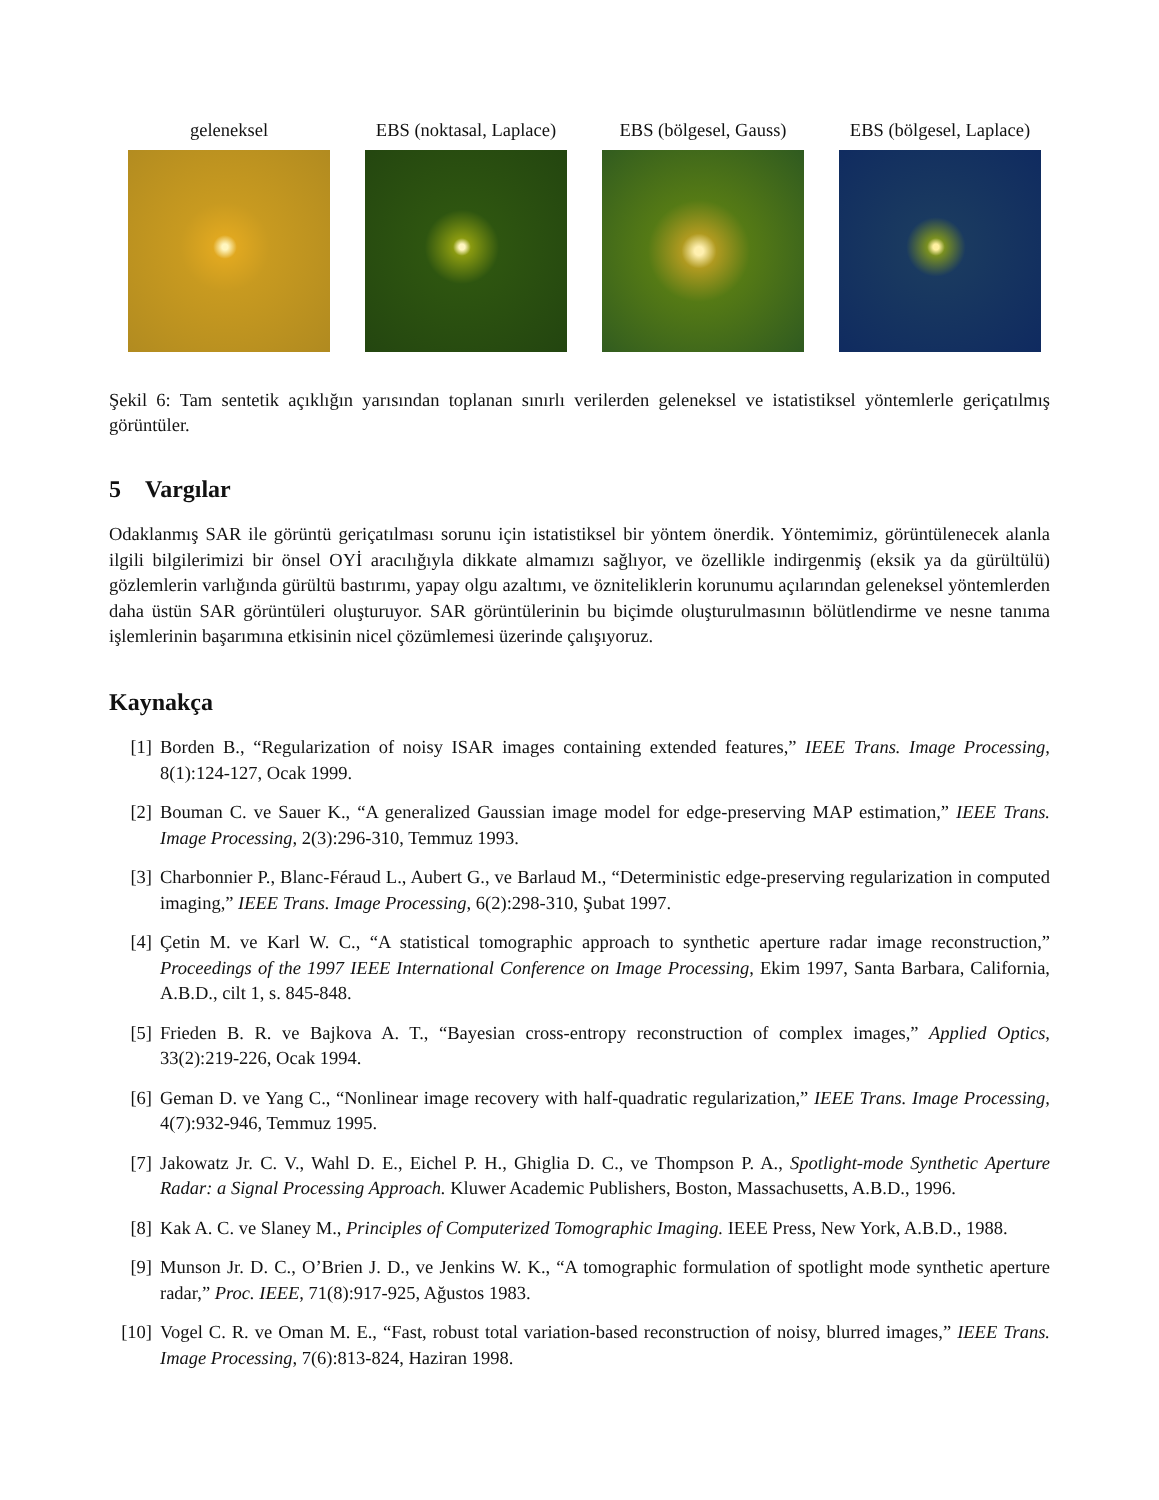geleneksel EBS (noktasal, Laplace)
EBS (bölgesel, Gauss)
EBS (bölgesel, Laplace)
Şekil 6: Tam sentetik açıklığın yarısından toplanan sınırlı verilerden geleneksel ve istatistiksel yöntemlerle geriçatılmış görüntüler.
5 Vargılar
Odaklanmış SAR ile görüntü geriçatılması sorunu için istatistiksel bir yöntem önerdik. Yöntemimiz, görüntülenecek alanla ilgili bilgilerimizi bir önsel OYİ aracılığıyla dikkate almamızı sağlıyor, ve özellikle indirgenmiş (eksik ya da gürültülü) gözlemlerin varlığında gürültü bastırımı, yapay olgu azaltımı, ve özniteliklerin korunumu açılarından geleneksel yöntemlerden daha üstün SAR görüntüleri oluşturuyor. SAR görüntülerinin bu biçimde oluşturulmasının bölütlendirme ve nesne tanıma işlemlerinin başarımına etkisinin nicel çözümlemesi üzerinde çalışıyoruz.
Kaynakça
[1] Borden B., “Regularization of noisy ISAR images containing extended features,” IEEE Trans. Image Processing, 8(1):124-127, Ocak 1999.
[2] Bouman C. ve Sauer K., “A generalized Gaussian image model for edge-preserving MAP estimation,” IEEE Trans. Image Processing, 2(3):296-310, Temmuz 1993.
[3] Charbonnier P., Blanc-Féraud L., Aubert G., ve Barlaud M., “Deterministic edge-preserving regularization in computed imaging,” IEEE Trans. Image Processing, 6(2):298-310, Şubat 1997.
[4] Çetin M. ve Karl W. C., “A statistical tomographic approach to synthetic aperture radar image reconstruction,” Proceedings of the 1997 IEEE International Conference on Image Processing, Ekim 1997, Santa Barbara, California, A.B.D., cilt 1, s. 845-848.
[5] Frieden B. R. ve Bajkova A. T., “Bayesian cross-entropy reconstruction of complex images,” Applied Optics, 33(2):219-226, Ocak 1994.
[6] Geman D. ve Yang C., “Nonlinear image recovery with half-quadratic regularization,” IEEE Trans. Image Processing, 4(7):932-946, Temmuz 1995.
[7] Jakowatz Jr. C. V., Wahl D. E., Eichel P. H., Ghiglia D. C., ve Thompson P. A., Spotlight-mode Synthetic Aperture Radar: a Signal Processing Approach. Kluwer Academic Publishers, Boston, Massachusetts, A.B.D., 1996.
[8] Kak A. C. ve Slaney M., Principles of Computerized Tomographic Imaging. IEEE Press, New York, A.B.D., 1988.
[9] Munson Jr. D. C., O’Brien J. D., ve Jenkins W. K., “A tomographic formulation of spotlight mode synthetic aperture radar,” Proc. IEEE, 71(8):917-925, Ağustos 1983.
[10] Vogel C. R. ve Oman M. E., “Fast, robust total variation-based reconstruction of noisy, blurred images,” IEEE Trans. Image Processing, 7(6):813-824, Haziran 1998.